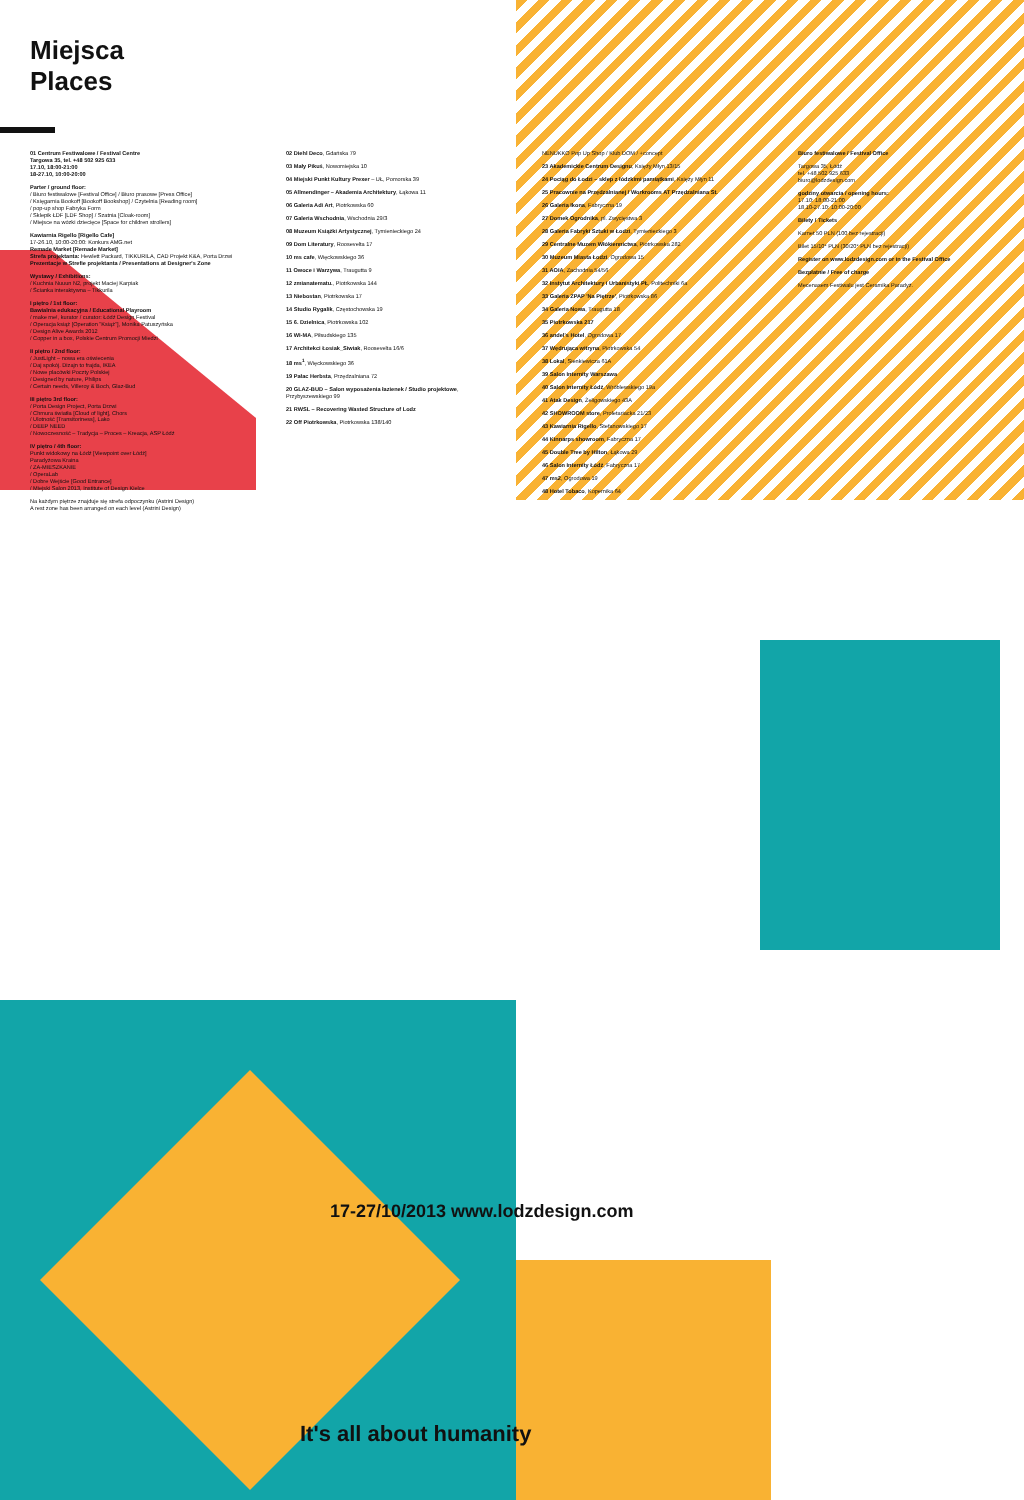Miejsca
Places
01 Centrum Festiwalowe / Festival Centre
Targowa 35, tel. +48 502 925 633
17.10, 18:00-21:00
18-27.10, 10:00-20:00
Parter / ground floor:
/ Biuro festiwalowe [Festival Office] / Biuro prasowe [Press Office]
/ Księgarnia Bookoff [Bookoff Bookshop] / Czytelnia [Reading room]
/ pop-up shop Fabryka Form
/ Sklepik ŁDF [LDF Shop] / Szatnia [Cloak-room]
/ Miejsce na wózki dziecięce [Space for children strollers]
Kawiarnia Rigello [Rigello Cafe]
17-26.10, 10:00-20:00: Konkurs AMG.net
Remade Market [Remade Market]
Strefa projektanta: Hewlett Packard, TIKKURILA, CAD Projekt K&A, Porta Drzwi
Prezentacje w Strefie projektanta / Presentations at Designer's Zone
Wystawy / Exhibitions:
/ Kuchnia Nuuun N2, projekt Maciej Karpiak
/ Ścianka interaktywna – Tikkurila
I piętro / 1st floor:
Bawialnia edukacyjna / Educational Playroom
/ make me!, kurator / curator: Łódź Design Festival
/ Operacja książ [Operation "Książ"], Monika Patuszyńska
/ Design Alive Awards 2012
/ Copper in a box, Polskie Centrum Promocji Miedzi
II piętro / 2nd floor:
/ JustLight – nowa era oświecenia
/ Daj spokój. Dizajn to frajda, IKEA
/ Nowe placówki Poczty Polskiej
/ Designed by nature, Philips
/ Certain needs, Villeroy & Boch, Glaz-Bud
III piętro 3rd floor:
/ Porta Design Project, Porta Drzwi
/ Chmura światła [Cloud of light], Chors
/ Ulotność [Transitoriness], Lako
/ DEEP NEED
/ Nowoczesność – Tradycja – Proces – Kreacja, ASP Łódź
IV piętro / 4th floor:
Punkt widokowy na Łódź [Viewpoint over Łódź]
Paradyżowa Kraina
/ ZA-MIESZKANIE
/ OperaLab
/ Dobre Wejście [Good Entrance]
/ Miejski Salon 2013, Institute of Design Kielce
Na każdym piętrze znajduje się strefa odpoczynku (Astrini Design)
A rest zone has been arranged on each level (Astrini Design)
02 Diehl Deco, Gdańska 79
03 Mały Pikuś, Nowomiejska 10
04 Miejski Punkt Kultury Prexer – UŁ, Pomorska 39
05 Allmendinger – Akademia Architektury, Łąkowa 11
06 Galeria Adi Art, Piotrkowska 60
07 Galeria Wschodnia, Wschodnia 29/3
08 Muzeum Książki Artystycznej, Tymienieckiego 24
09 Dom Literatury, Roosevelta 17
10 ms cafe, Więckowskiego 36
11 Owoce i Warzywa, Traugutta 9
12 zmianatematu., Piotrkowska 144
13 Niebostan, Piotrkowska 17
14 Studio Rygalik, Częstochowska 19
15 6. Dzielnica, Piotrkowska 102
16 WI-MA, Piłsudskiego 135
17 Architekci Łosiak_Siwiak, Roosevelta 16/6
18 ms<sup>1</sup>, Więckowskiego 36
19 Pałac Herbsta, Przędzalniana 72
20 GLAZ-BUD – Salon wyposażenia łazienek / Studio projektowe, Przybyszewskiego 99
21 RWSL – Recovering Wasted Structure of Lodz
22 Off Piotrkowska, Piotrkowska 138/140
NENUKKO Pop Up Shop / Klub DOM / +concept
23 Akademickie Centrum Designu, Księży Młyn 13/15
24 Pociąg do Łodzi – sklep z łódzkimi pamiątkami, Księży Młyn 11
25 Pracownie na Przędzalnianej / Workrooms AT Przędzalniana St.
26 Galeria Ikona, Fabryczna 19
27 Domek Ogrodnika, pl. Zwycięstwa 3
28 Galeria Fabryki Sztuki w Łodzi, Tymienieckiego 3
29 Centralne Muzem Włókiennictwa, Piotrkowska 282
30 Muzeum Miasta Łodzi, Ogrodowa 15
31 AOIA, Zachodnia 54/56
32 Instytut Architektury i Urbanistyki PŁ, Politechniki 6a
33 Galeria ZPAP 'Na Piętrze', Piotrkowska 86
34 Galeria Nowa, Traugutta 18
35 Piotrkowska 217
36 andel's Hotel, Ogrodowa 17
37 Wędrująca witryna, Piotrkowska 54
38 Lokal, Sienkiewicza 61A
39 Salon Internity Warszawa
40 Salon Internity Łódź, Wróblewskiego 19a
41 Atak Design, Żeligowskiego 43A
42 SHOWROOM store, Proletariacka 21/23
43 Kawiarnia Rigello, Stefanowskiego 17
44 Kinnarps showroom, Fabryczna 17
45 Double Tree by Hilton, Łąkowa 29
46 Salon Internity Łódź, Fabryczna 17
47 ms2, Ogrodowa 19
48 Hotel Tobaco, Kopernika 64
Biuro festiwalowe / Festival Office
Targowa 35, Łódź
tel. +48 502 925 633
biuro@lodzdesign.com
godziny otwarcia / opening hours:
17.10: 18:00-21:00
18.10-27.10: 10:00-20:00
Bilety / Tickets
Karnet 50 PLN (100 bez rejestracji)
Bilet 15/10* PLN (30/20* PLN bez rejestracji)
Register on www.lodzdesign.com or in the Festival Office
Bezpłatnie / Free of charge
Mecenasem Festiwalu jest Ceramika Paradyż.
17-27/10/2013 www.lodzdesign.com
It's all about humanity